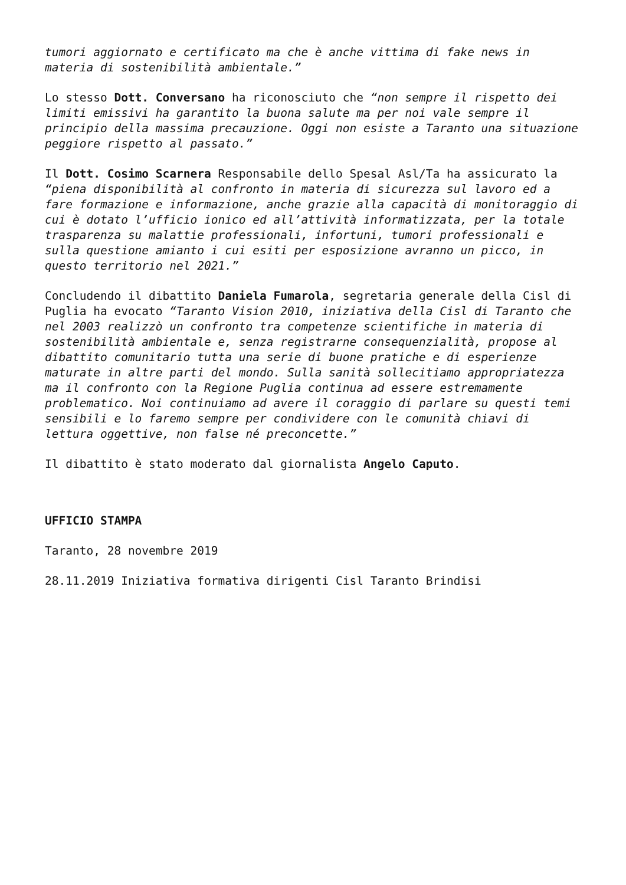tumori aggiornato e certificato ma che è anche vittima di fake news in materia di sostenibilità ambientale.”
Lo stesso Dott. Conversano ha riconosciuto che “non sempre il rispetto dei limiti emissivi ha garantito la buona salute ma per noi vale sempre il principio della massima precauzione. Oggi non esiste a Taranto una situazione peggiore rispetto al passato.”
Il Dott. Cosimo Scarnera Responsabile dello Spesal Asl/Ta ha assicurato la “piena disponibilità al confronto in materia di sicurezza sul lavoro ed a fare formazione e informazione, anche grazie alla capacità di monitoraggio di cui è dotato l’ufficio ionico ed all’attività informatizzata, per la totale trasparenza su malattie professionali, infortuni, tumori professionali e sulla questione amianto i cui esiti per esposizione avranno un picco, in questo territorio nel 2021.”
Concludendo il dibattito Daniela Fumarola, segretaria generale della Cisl di Puglia ha evocato “Taranto Vision 2010, iniziativa della Cisl di Taranto che nel 2003 realizzò un confronto tra competenze scientifiche in materia di sostenibilità ambientale e, senza registrarne consequenzialità, propose al dibattito comunitario tutta una serie di buone pratiche e di esperienze maturate in altre parti del mondo. Sulla sanità sollecitiamo appropriatezza ma il confronto con la Regione Puglia continua ad essere estremamente problematico. Noi continuiamo ad avere il coraggio di parlare su questi temi sensibili e lo faremo sempre per condividere con le comunità chiavi di lettura oggettive, non false né preconcette.”
Il dibattito è stato moderato dal giornalista Angelo Caputo.
UFFICIO STAMPA
Taranto, 28 novembre 2019
28.11.2019 Iniziativa formativa dirigenti Cisl Taranto Brindisi